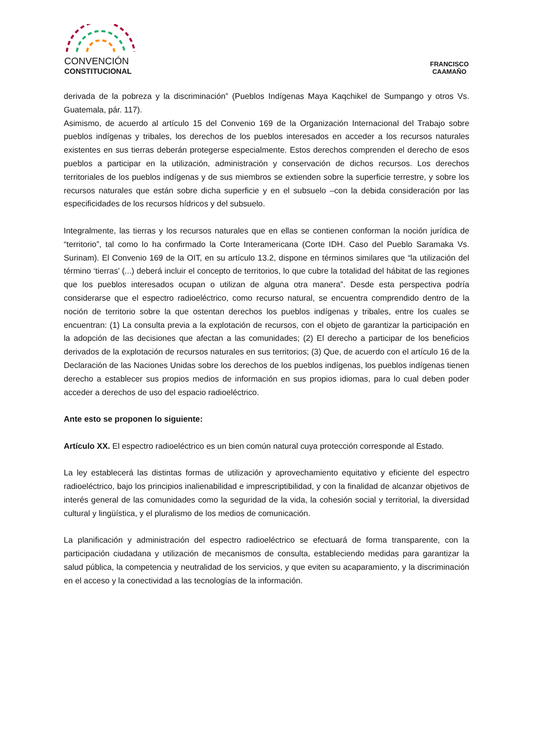CONVENCIÓN
CONSTITUCIONAL
FRANCISCO
CAAMAÑO
derivada de la pobreza y la discriminación” (Pueblos Indígenas Maya Kaqchikel de Sumpango y otros Vs. Guatemala, pár. 117).
Asimismo, de acuerdo al artículo 15 del Convenio 169 de la Organización Internacional del Trabajo sobre pueblos indígenas y tribales, los derechos de los pueblos interesados en acceder a los recursos naturales existentes en sus tierras deberán protegerse especialmente. Estos derechos comprenden el derecho de esos pueblos a participar en la utilización, administración y conservación de dichos recursos. Los derechos territoriales de los pueblos indígenas y de sus miembros se extienden sobre la superficie terrestre, y sobre los recursos naturales que están sobre dicha superficie y en el subsuelo –con la debida consideración por las especificidades de los recursos hídricos y del subsuelo.
Integralmente, las tierras y los recursos naturales que en ellas se contienen conforman la noción jurídica de “territorio”, tal como lo ha confirmado la Corte Interamericana (Corte IDH. Caso del Pueblo Saramaka Vs. Surinam). El Convenio 169 de la OIT, en su artículo 13.2, dispone en términos similares que “la utilización del término ‘tierras’ (...) deberá incluir el concepto de territorios, lo que cubre la totalidad del hábitat de las regiones que los pueblos interesados ocupan o utilizan de alguna otra manera”. Desde esta perspectiva podría considerarse que el espectro radioeléctrico, como recurso natural, se encuentra comprendido dentro de la noción de territorio sobre la que ostentan derechos los pueblos indígenas y tribales, entre los cuales se encuentran: (1) La consulta previa a la explotación de recursos, con el objeto de garantizar la participación en la adopción de las decisiones que afectan a las comunidades; (2) El derecho a participar de los beneficios derivados de la explotación de recursos naturales en sus territorios; (3) Que, de acuerdo con el artículo 16 de la Declaración de las Naciones Unidas sobre los derechos de los pueblos indígenas, los pueblos indígenas tienen derecho a establecer sus propios medios de información en sus propios idiomas, para lo cual deben poder acceder a derechos de uso del espacio radioeléctrico.
Ante esto se proponen lo siguiente:
Artículo XX. El espectro radioeléctrico es un bien común natural cuya protección corresponde al Estado.
La ley establecerá las distintas formas de utilización y aprovechamiento equitativo y eficiente del espectro radioeléctrico, bajo los principios inalienabilidad e imprescriptibilidad, y con la finalidad de alcanzar objetivos de interés general de las comunidades como la seguridad de la vida, la cohesión social y territorial, la diversidad cultural y lingüística, y el pluralismo de los medios de comunicación.
La planificación y administración del espectro radioeléctrico se efectuará de forma transparente, con la participación ciudadana y utilización de mecanismos de consulta, estableciendo medidas para garantizar la salud pública, la competencia y neutralidad de los servicios, y que eviten su acaparamiento, y la discriminación en el acceso y la conectividad a las tecnologías de la información.